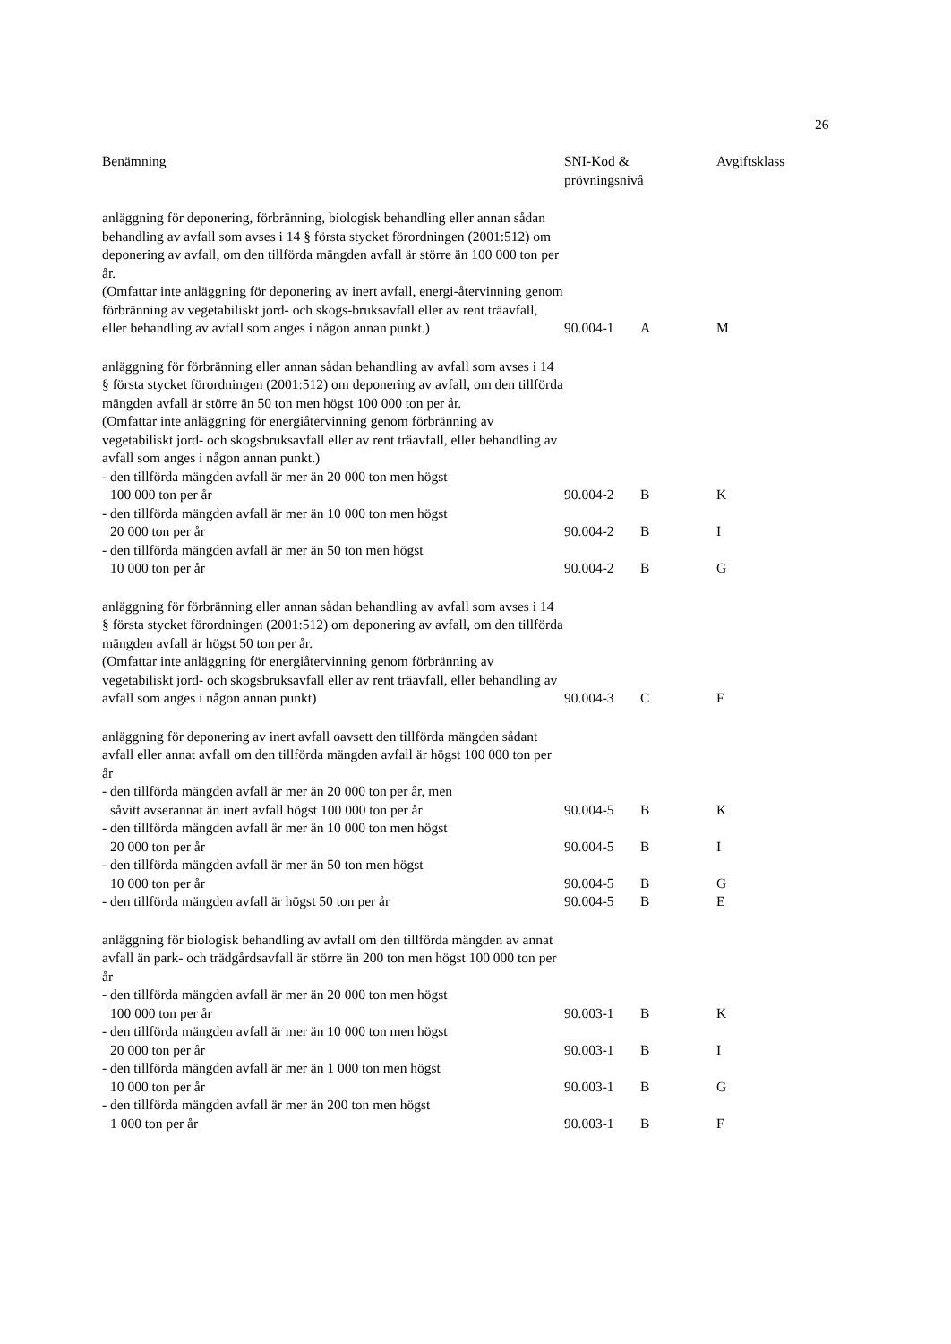26
| Benämning | SNI-Kod & prövningsnivå | | Avgiftsklass |
| --- | --- | --- | --- |
| anläggning för deponering, förbränning, biologisk behandling eller annan sådan behandling av avfall som avses i 14 § första stycket förordningen (2001:512) om deponering av avfall, om den tillförda mängden avfall är större än 100 000 ton per år. (Omfattar inte anläggning för deponering av inert avfall, energi-återvinning genom förbränning av vegetabiliskt jord- och skogs-bruksavfall eller av rent träavfall, eller behandling av avfall som anges i någon annan punkt.) | 90.004-1 | A | M |
| anläggning för förbränning eller annan sådan behandling av avfall som avses i 14 § första stycket förordningen (2001:512) om deponering av avfall, om den tillförda mängden avfall är större än 50 ton men högst 100 000 ton per år. (Omfattar inte anläggning för energiåtervinning genom förbränning av vegetabiliskt jord- och skogsbruksavfall eller av rent träavfall, eller behandling av avfall som anges i någon annan punkt.) | | | |
| - den tillförda mängden avfall är mer än 20 000 ton men högst 100 000 ton per år | 90.004-2 | B | K |
| - den tillförda mängden avfall är mer än 10 000 ton men högst 20 000 ton per år | 90.004-2 | B | I |
| - den tillförda mängden avfall är mer än 50 ton men högst 10 000 ton per år | 90.004-2 | B | G |
| anläggning för förbränning eller annan sådan behandling av avfall som avses i 14 § första stycket förordningen (2001:512) om deponering av avfall, om den tillförda mängden avfall är högst 50 ton per år. (Omfattar inte anläggning för energiåtervinning genom förbränning av vegetabiliskt jord- och skogsbruksavfall eller av rent träavfall, eller behandling av avfall som anges i någon annan punkt) | 90.004-3 | C | F |
| anläggning för deponering av inert avfall oavsett den tillförda mängden sådant avfall eller annat avfall om den tillförda mängden avfall är högst 100 000 ton per år | | | |
| - den tillförda mängden avfall är mer än 20 000 ton per år, men såvitt avserannat än inert avfall högst 100 000 ton per år | 90.004-5 | B | K |
| - den tillförda mängden avfall är mer än 10 000 ton men högst 20 000 ton per år | 90.004-5 | B | I |
| - den tillförda mängden avfall är mer än 50 ton men högst 10 000 ton per år | 90.004-5 | B | G |
| - den tillförda mängden avfall är högst 50 ton per år | 90.004-5 | B | E |
| anläggning för biologisk behandling av avfall om den tillförda mängden av annat avfall än park- och trädgårdsavfall är större än 200 ton men högst 100 000 ton per år | | | |
| - den tillförda mängden avfall är mer än 20 000 ton men högst 100 000 ton per år | 90.003-1 | B | K |
| - den tillförda mängden avfall är mer än 10 000 ton men högst 20 000 ton per år | 90.003-1 | B | I |
| - den tillförda mängden avfall är mer än 1 000 ton men högst 10 000 ton per år | 90.003-1 | B | G |
| - den tillförda mängden avfall är mer än 200 ton men högst 1 000 ton per år | 90.003-1 | B | F |